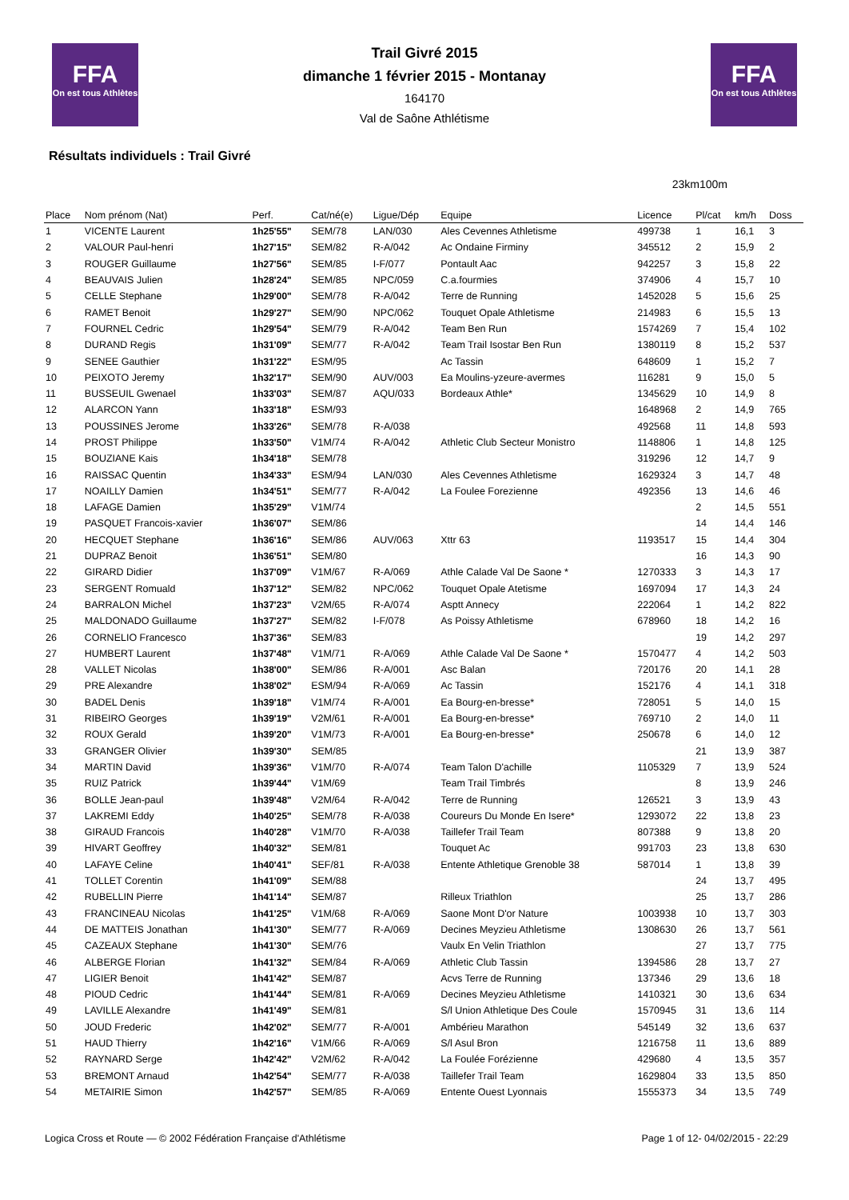FFA
On est tous Athlètes
FFA
On est tous Athlètes
Trail Givré 2015
dimanche 1 février 2015 - Montanay
164170
Val de Saône Athlétisme
Résultats individuels : Trail Givré
23km100m
| Place | Nom prénom (Nat) | Perf. | Cat/né(e) | Ligue/Dép | Equipe | Licence | Pl/cat | km/h | Doss |
| --- | --- | --- | --- | --- | --- | --- | --- | --- | --- |
| 1 | VICENTE Laurent | 1h25'55" | SEM/78 | LAN/030 | Ales Cevennes Athletisme | 499738 | 1 | 16,1 | 3 |
| 2 | VALOUR Paul-henri | 1h27'15" | SEM/82 | R-A/042 | Ac Ondaine Firminy | 345512 | 2 | 15,9 | 2 |
| 3 | ROUGER Guillaume | 1h27'56" | SEM/85 | I-F/077 | Pontault Aac | 942257 | 3 | 15,8 | 22 |
| 4 | BEAUVAIS Julien | 1h28'24" | SEM/85 | NPC/059 | C.a.fourmies | 374906 | 4 | 15,7 | 10 |
| 5 | CELLE Stephane | 1h29'00" | SEM/78 | R-A/042 | Terre de Running | 1452028 | 5 | 15,6 | 25 |
| 6 | RAMET Benoit | 1h29'27" | SEM/90 | NPC/062 | Touquet Opale Athletisme | 214983 | 6 | 15,5 | 13 |
| 7 | FOURNEL Cedric | 1h29'54" | SEM/79 | R-A/042 | Team Ben Run | 1574269 | 7 | 15,4 | 102 |
| 8 | DURAND Regis | 1h31'09" | SEM/77 | R-A/042 | Team Trail Isostar Ben Run | 1380119 | 8 | 15,2 | 537 |
| 9 | SENEE Gauthier | 1h31'22" | ESM/95 | | Ac Tassin | 648609 | 1 | 15,2 | 7 |
| 10 | PEIXOTO Jeremy | 1h32'17" | SEM/90 | AUV/003 | Ea Moulins-yzeure-avermes | 116281 | 9 | 15,0 | 5 |
| 11 | BUSSEUIL Gwenael | 1h33'03" | SEM/87 | AQU/033 | Bordeaux Athle* | 1345629 | 10 | 14,9 | 8 |
| 12 | ALARCON Yann | 1h33'18" | ESM/93 | | | 1648968 | 2 | 14,9 | 765 |
| 13 | POUSSINES Jerome | 1h33'26" | SEM/78 | R-A/038 | | 492568 | 11 | 14,8 | 593 |
| 14 | PROST Philippe | 1h33'50" | V1M/74 | R-A/042 | Athletic Club Secteur Monistro | 1148806 | 1 | 14,8 | 125 |
| 15 | BOUZIANE Kais | 1h34'18" | SEM/78 | | | 319296 | 12 | 14,7 | 9 |
| 16 | RAISSAC Quentin | 1h34'33" | ESM/94 | LAN/030 | Ales Cevennes Athletisme | 1629324 | 3 | 14,7 | 48 |
| 17 | NOAILLY Damien | 1h34'51" | SEM/77 | R-A/042 | La Foulee Forezienne | 492356 | 13 | 14,6 | 46 |
| 18 | LAFAGE Damien | 1h35'29" | V1M/74 | | | | 2 | 14,5 | 551 |
| 19 | PASQUET Francois-xavier | 1h36'07" | SEM/86 | | | | 14 | 14,4 | 146 |
| 20 | HECQUET Stephane | 1h36'16" | SEM/86 | AUV/063 | Xttr 63 | 1193517 | 15 | 14,4 | 304 |
| 21 | DUPRAZ Benoit | 1h36'51" | SEM/80 | | | | 16 | 14,3 | 90 |
| 22 | GIRARD Didier | 1h37'09" | V1M/67 | R-A/069 | Athle Calade Val De Saone * | 1270333 | 3 | 14,3 | 17 |
| 23 | SERGENT Romuald | 1h37'12" | SEM/82 | NPC/062 | Touquet Opale Atetisme | 1697094 | 17 | 14,3 | 24 |
| 24 | BARRALON Michel | 1h37'23" | V2M/65 | R-A/074 | Asptt Annecy | 222064 | 1 | 14,2 | 822 |
| 25 | MALDONADO Guillaume | 1h37'27" | SEM/82 | I-F/078 | As Poissy Athletisme | 678960 | 18 | 14,2 | 16 |
| 26 | CORNELIO Francesco | 1h37'36" | SEM/83 | | | | 19 | 14,2 | 297 |
| 27 | HUMBERT Laurent | 1h37'48" | V1M/71 | R-A/069 | Athle Calade Val De Saone * | 1570477 | 4 | 14,2 | 503 |
| 28 | VALLET Nicolas | 1h38'00" | SEM/86 | R-A/001 | Asc Balan | 720176 | 20 | 14,1 | 28 |
| 29 | PRE Alexandre | 1h38'02" | ESM/94 | R-A/069 | Ac Tassin | 152176 | 4 | 14,1 | 318 |
| 30 | BADEL Denis | 1h39'18" | V1M/74 | R-A/001 | Ea Bourg-en-bresse* | 728051 | 5 | 14,0 | 15 |
| 31 | RIBEIRO Georges | 1h39'19" | V2M/61 | R-A/001 | Ea Bourg-en-bresse* | 769710 | 2 | 14,0 | 11 |
| 32 | ROUX Gerald | 1h39'20" | V1M/73 | R-A/001 | Ea Bourg-en-bresse* | 250678 | 6 | 14,0 | 12 |
| 33 | GRANGER Olivier | 1h39'30" | SEM/85 | | | | 21 | 13,9 | 387 |
| 34 | MARTIN David | 1h39'36" | V1M/70 | R-A/074 | Team Talon D'achille | 1105329 | 7 | 13,9 | 524 |
| 35 | RUIZ Patrick | 1h39'44" | V1M/69 | | Team Trail Timbrés | | 8 | 13,9 | 246 |
| 36 | BOLLE Jean-paul | 1h39'48" | V2M/64 | R-A/042 | Terre de Running | 126521 | 3 | 13,9 | 43 |
| 37 | LAKREMI Eddy | 1h40'25" | SEM/78 | R-A/038 | Coureurs Du Monde En Isere* | 1293072 | 22 | 13,8 | 23 |
| 38 | GIRAUD Francois | 1h40'28" | V1M/70 | R-A/038 | Taillefer Trail Team | 807388 | 9 | 13,8 | 20 |
| 39 | HIVART Geoffrey | 1h40'32" | SEM/81 | | Touquet Ac | 991703 | 23 | 13,8 | 630 |
| 40 | LAFAYE Celine | 1h40'41" | SEF/81 | R-A/038 | Entente Athletique Grenoble 38 | 587014 | 1 | 13,8 | 39 |
| 41 | TOLLET Corentin | 1h41'09" | SEM/88 | | | | 24 | 13,7 | 495 |
| 42 | RUBELLIN Pierre | 1h41'14" | SEM/87 | | Rilleux Triathlon | | 25 | 13,7 | 286 |
| 43 | FRANCINEAU Nicolas | 1h41'25" | V1M/68 | R-A/069 | Saone Mont D'or Nature | 1003938 | 10 | 13,7 | 303 |
| 44 | DE MATTEIS Jonathan | 1h41'30" | SEM/77 | R-A/069 | Decines Meyzieu Athletisme | 1308630 | 26 | 13,7 | 561 |
| 45 | CAZEAUX Stephane | 1h41'30" | SEM/76 | | Vaulx En Velin Triathlon | | 27 | 13,7 | 775 |
| 46 | ALBERGE Florian | 1h41'32" | SEM/84 | R-A/069 | Athletic Club Tassin | 1394586 | 28 | 13,7 | 27 |
| 47 | LIGIER Benoit | 1h41'42" | SEM/87 | | Acvs Terre de Running | 137346 | 29 | 13,6 | 18 |
| 48 | PIOUD Cedric | 1h41'44" | SEM/81 | R-A/069 | Decines Meyzieu Athletisme | 1410321 | 30 | 13,6 | 634 |
| 49 | LAVILLE Alexandre | 1h41'49" | SEM/81 | | S/l Union Athletique Des Coule | 1570945 | 31 | 13,6 | 114 |
| 50 | JOUD Frederic | 1h42'02" | SEM/77 | R-A/001 | Ambérieu Marathon | 545149 | 32 | 13,6 | 637 |
| 51 | HAUD Thierry | 1h42'16" | V1M/66 | R-A/069 | S/l Asul Bron | 1216758 | 11 | 13,6 | 889 |
| 52 | RAYNARD Serge | 1h42'42" | V2M/62 | R-A/042 | La Foulée Forézienne | 429680 | 4 | 13,5 | 357 |
| 53 | BREMONT Arnaud | 1h42'54" | SEM/77 | R-A/038 | Taillefer Trail Team | 1629804 | 33 | 13,5 | 850 |
| 54 | METAIRIE Simon | 1h42'57" | SEM/85 | R-A/069 | Entente Ouest Lyonnais | 1555373 | 34 | 13,5 | 749 |
Logica Cross et Route — © 2002 Fédération Française d'Athlétisme Page 1 of 12- 04/02/2015 - 22:29